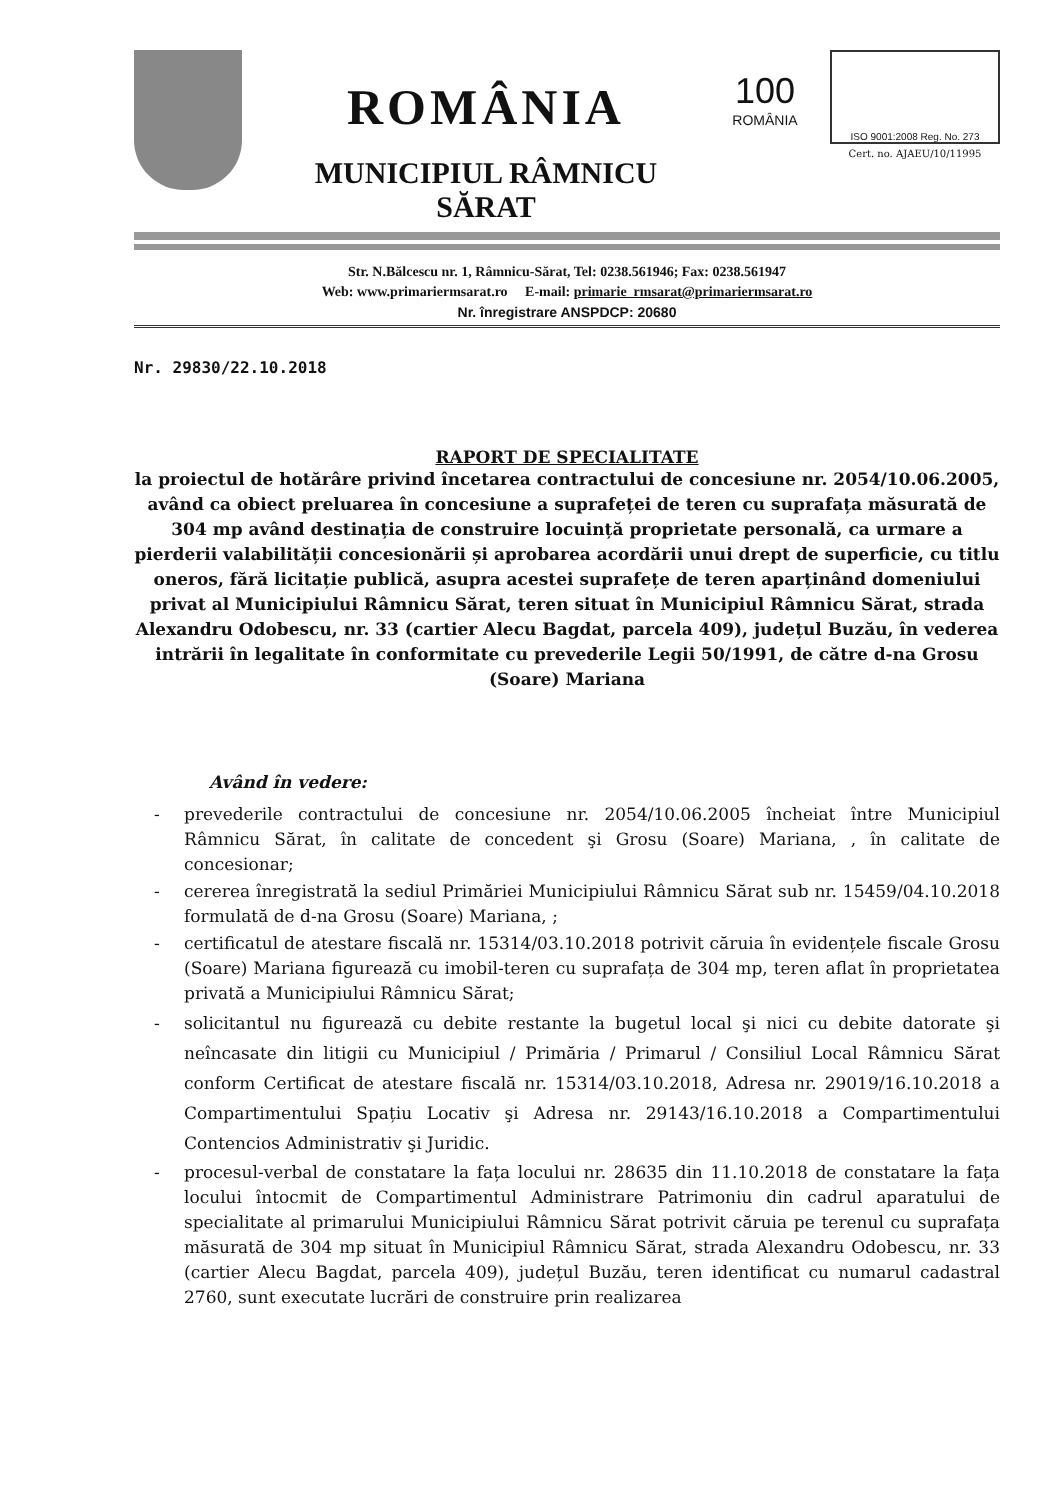ROMÂNIA
MUNICIPIUL RÂMNICU SĂRAT
100
ROMÂNIA
ISO 9001:2008 Reg. No. 273
Cert. no. AJAEU/10/11995
Str. N.Bălcescu nr. 1, Râmnicu-Sărat, Tel: 0238.561946; Fax: 0238.561947
Web: www.primariermsarat.ro E-mail: primarie_rmsarat@primariermsarat.ro
Nr. înregistrare ANSPDCP: 20680
Nr. 29830/22.10.2018
RAPORT DE SPECIALITATE
la proiectul de hotărâre privind încetarea contractului de concesiune nr. 2054/10.06.2005, având ca obiect preluarea în concesiune a suprafeței de teren cu suprafața măsurată de 304 mp având destinația de construire locuință proprietate personală, ca urmare a pierderii valabilității concesionării și aprobarea acordării unui drept de superficie, cu titlu oneros, fără licitație publică, asupra acestei suprafețe de teren aparținând domeniului privat al Municipiului Râmnicu Sărat, teren situat în Municipiul Râmnicu Sărat, strada Alexandru Odobescu, nr. 33 (cartier Alecu Bagdat, parcela 409), județul Buzău, în vederea intrării în legalitate în conformitate cu prevederile Legii 50/1991, de către d-na Grosu (Soare) Mariana
Având în vedere:
- prevederile contractului de concesiune nr. 2054/10.06.2005 încheiat între Municipiul Râmnicu Sărat, în calitate de concedent şi Grosu (Soare) Mariana, , în calitate de concesionar;
- cererea înregistrată la sediul Primăriei Municipiului Râmnicu Sărat sub nr. 15459/04.10.2018 formulată de d-na Grosu (Soare) Mariana, ;
- certificatul de atestare fiscală nr. 15314/03.10.2018 potrivit căruia în evidențele fiscale Grosu (Soare) Mariana figurează cu imobil-teren cu suprafața de 304 mp, teren aflat în proprietatea privată a Municipiului Râmnicu Sărat;
- solicitantul nu figurează cu debite restante la bugetul local şi nici cu debite datorate şi neîncasate din litigii cu Municipiul / Primăria / Primarul / Consiliul Local Râmnicu Sărat conform Certificat de atestare fiscală nr. 15314/03.10.2018, Adresa nr. 29019/16.10.2018 a Compartimentului Spațiu Locativ şi Adresa nr. 29143/16.10.2018 a Compartimentului Contencios Administrativ şi Juridic.
- procesul-verbal de constatare la fața locului nr. 28635 din 11.10.2018 de constatare la fața locului întocmit de Compartimentul Administrare Patrimoniu din cadrul aparatului de specialitate al primarului Municipiului Râmnicu Sărat potrivit căruia pe terenul cu suprafața măsurată de 304 mp situat în Municipiul Râmnicu Sărat, strada Alexandru Odobescu, nr. 33 (cartier Alecu Bagdat, parcela 409), județul Buzău, teren identificat cu numarul cadastral 2760, sunt executate lucrări de construire prin realizarea